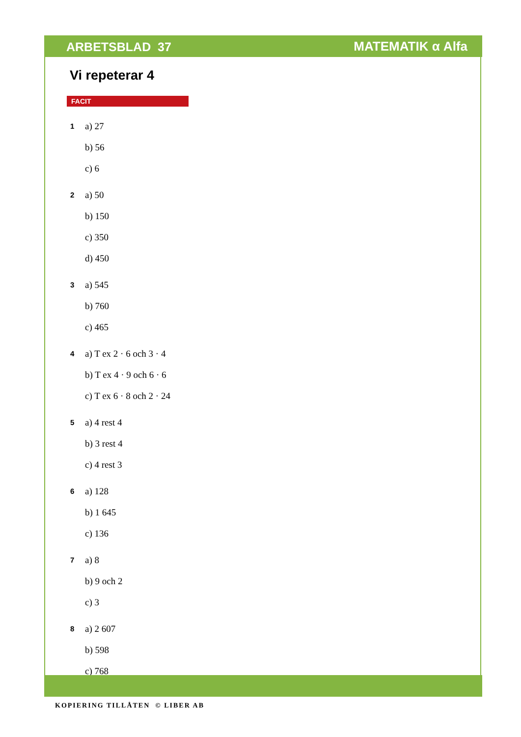ARBETSBLAD 37 MATEMATIK α Alfa
Vi repeterar 4
FACIT
1 a) 27
b) 56
c) 6
2 a) 50
b) 150
c) 350
d) 450
3 a) 545
b) 760
c) 465
4 a) T ex 2 · 6 och 3 · 4
b) T ex 4 · 9 och 6 · 6
c) T ex 6 · 8 och 2 · 24
5 a) 4 rest 4
b) 3 rest 4
c) 4 rest 3
6 a) 128
b) 1 645
c) 136
7 a) 8
b) 9 och 2
c) 3
8 a) 2 607
b) 598
c) 768
KOPIERING TILLÅTEN © LIBER AB